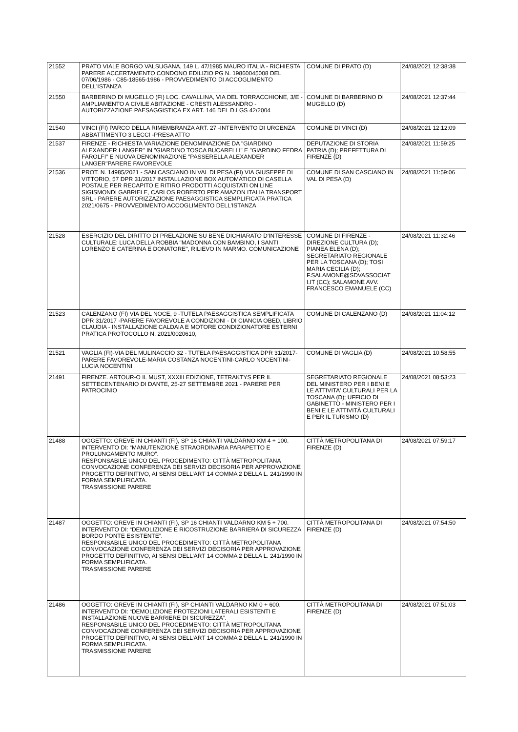| 21552 | PRATO VIALE BORGO VALSUGANA, 149 L. 47/1985 MAURO ITALIA - RICHIESTA PARERE ACCERTAMENTO CONDONO EDILIZIO PG N. 19860045008 DEL 07/06/1986 - C85-18565-1986 - PROVVEDIMENTO DI ACCOGLIMENTO DELL'ISTANZA | COMUNE DI PRATO (D) | 24/08/2021 12:38:38 |
| 21550 | BARBERINO DI MUGELLO (FI) LOC. CAVALLINA, VIA DEL TORRACCHIONE, 3/E - AMPLIAMENTO A CIVILE ABITAZIONE - CRESTI ALESSANDRO - AUTORIZZAZIONE PAESAGGISTICA EX ART. 146 DEL D.LGS 42/2004 | COMUNE DI BARBERINO DI MUGELLO (D) | 24/08/2021 12:37:44 |
| 21540 | VINCI (FI) PARCO DELLA RIMEMBRANZA ART. 27 -INTERVENTO DI URGENZA ABBATTIMENTO 3 LECCI -PRESA ATTO | COMUNE DI VINCI (D) | 24/08/2021 12:12:09 |
| 21537 | FIRENZE - RICHIESTA VARIAZIONE DENOMINAZIONE DA "GIARDINO ALEXANDER LANGER" IN "GIARDINO TOSCA BUCARELLI" E "GIARDINO FEDRA FAROLFI" E NUOVA DENOMINAZIONE "PASSERELLA ALEXANDER LANGER"PARERE FAVOREVOLE | DEPUTAZIONE DI STORIA PATRIA (D); PREFETTURA DI FIRENZE (D) | 24/08/2021 11:59:25 |
| 21536 | PROT. N. 14985/2021 - SAN CASCIANO IN VAL DI PESA (FI) VIA GIUSEPPE DI VITTORIO, 57 DPR 31/2017 INSTALLAZIONE BOX AUTOMATICO DI CASELLA POSTALE PER RECAPITO E RITIRO PRODOTTI ACQUISTATI ON LINE SIGISMONDI GABRIELE, CARLOS ROBERTO PER AMAZON ITALIA TRANSPORT SRL - PARERE AUTORIZZAZIONE PAESAGGISTICA SEMPLIFICATA PRATICA 2021/0675 - PROVVEDIMENTO ACCOGLIMENTO DELL'ISTANZA | COMUNE DI SAN CASCIANO IN VAL DI PESA (D) | 24/08/2021 11:59:06 |
| 21528 | ESERCIZIO DEL DIRITTO DI PRELAZIONE SU BENE DICHIARATO D'INTERESSE CULTURALE: LUCA DELLA ROBBIA "MADONNA CON BAMBINO, I SANTI LORENZO E CATERINA E DONATORE", RILIEVO IN MARMO. COMUNICAZIONE | COMUNE DI FIRENZE - DIREZIONE CULTURA (D); PIANEA ELENA (D); SEGRETARIATO REGIONALE PER LA TOSCANA (D); TOSI MARIA CECILIA (D); F.SALAMONE@SDVASSOCIAT I.IT (CC); SALAMONE AVV. FRANCESCO EMANUELE (CC) | 24/08/2021 11:32:46 |
| 21523 | CALENZANO (FI) VIA DEL NOCE, 9 -TUTELA PAESAGGISTICA SEMPLIFICATA DPR 31/2017 -PARERE FAVOREVOLE A CONDIZIONI - DI CIANCIA OBED, LIBRIO CLAUDIA - INSTALLAZIONE CALDAIA E MOTORE CONDIZIONATORE ESTERNI PRATICA PROTOCOLLO N. 2021/0020610, | COMUNE DI CALENZANO (D) | 24/08/2021 11:04:12 |
| 21521 | VAGLIA (FI)-VIA DEL MULINACCIO 32 - TUTELA PAESAGGISTICA DPR 31/2017- PARERE FAVOREVOLE-MARIA COSTANZA NOCENTINI-CARLO NOCENTINI-LUCIA NOCENTINI | COMUNE DI VAGLIA (D) | 24/08/2021 10:58:55 |
| 21491 | FIRENZE. ARTOUR-O IL MUST, XXXIII EDIZIONE, TETRAKTYS PER IL SETTECENTENARIO DI DANTE, 25-27 SETTEMBRE 2021 - PARERE PER PATROCINIO | SEGRETARIATO REGIONALE DEL MINISTERO PER I BENI E LE ATTIVITA' CULTURALI PER LA TOSCANA (D); UFFICIO DI GABINETTO - MINISTERO PER I BENI E LE ATTIVITÀ CULTURALI E PER IL TURISMO (D) | 24/08/2021 08:53:23 |
| 21488 | OGGETTO: GREVE IN CHIANTI (FI), SP 16 CHIANTI VALDARNO KM 4 + 100. INTERVENTO DI: “MANUTENZIONE STRAORDINARIA PARAPETTO E PROLUNGAMENTO MURO”. RESPONSABILE UNICO DEL PROCEDIMENTO: CITTÀ METROPOLITANA CONVOCAZIONE CONFERENZA DEI SERVIZI DECISORIA PER APPROVAZIONE PROGETTO DEFINITIVO, AI SENSI DELL’ART 14 COMMA 2 DELLA L. 241/1990 IN FORMA SEMPLIFICATA. TRASMISSIONE PARERE | CITTÀ METROPOLITANA DI FIRENZE (D) | 24/08/2021 07:59:17 |
| 21487 | OGGETTO: GREVE IN CHIANTI (FI), SP 16 CHIANTI VALDARNO KM 5 + 700. INTERVENTO DI: “DEMOLIZIONE E RICOSTRUZIONE BARRIERA DI SICUREZZA BORDO PONTE ESISTENTE”. RESPONSABILE UNICO DEL PROCEDIMENTO: CITTÀ METROPOLITANA CONVOCAZIONE CONFERENZA DEI SERVIZI DECISORIA PER APPROVAZIONE PROGETTO DEFINITIVO, AI SENSI DELL’ART 14 COMMA 2 DELLA L. 241/1990 IN FORMA SEMPLIFICATA. TRASMISSIONE PARERE | CITTÀ METROPOLITANA DI FIRENZE (D) | 24/08/2021 07:54:50 |
| 21486 | OGGETTO: GREVE IN CHIANTI (FI), SP CHIANTI VALDARNO KM 0 + 600. INTERVENTO DI: “DEMOLIZIONE PROTEZIONI LATERALI ESISTENTI E INSTALLAZIONE NUOVE BARRIERE DI SICUREZZA”. RESPONSABILE UNICO DEL PROCEDIMENTO: CITTÀ METROPOLITANA CONVOCAZIONE CONFERENZA DEI SERVIZI DECISORIA PER APPROVAZIONE PROGETTO DEFINITIVO, AI SENSI DELL’ART 14 COMMA 2 DELLA L. 241/1990 IN FORMA SEMPLIFICATA. TRASMISSIONE PARERE | CITTÀ METROPOLITANA DI FIRENZE (D) | 24/08/2021 07:51:03 |